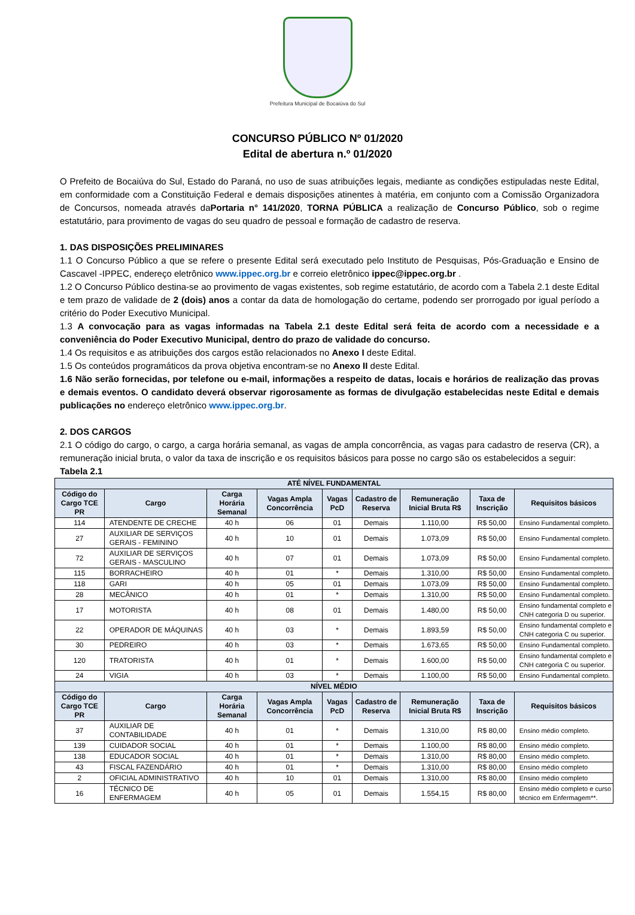Prefeitura Municipal de Bocaiúva do Sul
CONCURSO PÚBLICO Nº 01/2020
Edital de abertura n.º 01/2020
O Prefeito de Bocaiúva do Sul, Estado do Paraná, no uso de suas atribuições legais, mediante as condições estipuladas neste Edital, em conformidade com a Constituição Federal e demais disposições atinentes à matéria, em conjunto com a Comissão Organizadora de Concursos, nomeada através daPortaria n° 141/2020, TORNA PÚBLICA a realização de Concurso Público, sob o regime estatutário, para provimento de vagas do seu quadro de pessoal e formação de cadastro de reserva.
1. DAS DISPOSIÇÕES PRELIMINARES
1.1 O Concurso Público a que se refere o presente Edital será executado pelo Instituto de Pesquisas, Pós-Graduação e Ensino de Cascavel -IPPEC, endereço eletrônico www.ippec.org.br e correio eletrônico ippec@ippec.org.br .
1.2 O Concurso Público destina-se ao provimento de vagas existentes, sob regime estatutário, de acordo com a Tabela 2.1 deste Edital e tem prazo de validade de 2 (dois) anos a contar da data de homologação do certame, podendo ser prorrogado por igual período a critério do Poder Executivo Municipal.
1.3 A convocação para as vagas informadas na Tabela 2.1 deste Edital será feita de acordo com a necessidade e a conveniência do Poder Executivo Municipal, dentro do prazo de validade do concurso.
1.4 Os requisitos e as atribuições dos cargos estão relacionados no Anexo I deste Edital.
1.5 Os conteúdos programáticos da prova objetiva encontram-se no Anexo II deste Edital.
1.6 Não serão fornecidas, por telefone ou e-mail, informações a respeito de datas, locais e horários de realização das provas e demais eventos. O candidato deverá observar rigorosamente as formas de divulgação estabelecidas neste Edital e demais publicações no endereço eletrônico www.ippec.org.br.
2. DOS CARGOS
2.1 O código do cargo, o cargo, a carga horária semanal, as vagas de ampla concorrência, as vagas para cadastro de reserva (CR), a remuneração inicial bruta, o valor da taxa de inscrição e os requisitos básicos para posse no cargo são os estabelecidos a seguir:
Tabela 2.1
| ATÉ NÍVEL FUNDAMENTAL | | | | | | | | |
| --- | --- | --- | --- | --- | --- | --- | --- | --- |
| Código do Cargo TCE PR | Cargo | Carga Horária Semanal | Vagas Ampla Concorrência | Vagas PcD | Cadastro de Reserva | Remuneração Inicial Bruta R$ | Taxa de Inscrição | Requisitos básicos |
| 114 | ATENDENTE DE CRECHE | 40 h | 06 | 01 | Demais | 1.110,00 | R$ 50,00 | Ensino Fundamental completo. |
| 27 | AUXILIAR DE SERVIÇOS GERAIS - FEMININO | 40 h | 10 | 01 | Demais | 1.073,09 | R$ 50,00 | Ensino Fundamental completo. |
| 72 | AUXILIAR DE SERVIÇOS GERAIS - MASCULINO | 40 h | 07 | 01 | Demais | 1.073,09 | R$ 50,00 | Ensino Fundamental completo. |
| 115 | BORRACHEIRO | 40 h | 01 | * | Demais | 1.310,00 | R$ 50,00 | Ensino Fundamental completo. |
| 118 | GARI | 40 h | 05 | 01 | Demais | 1.073,09 | R$ 50,00 | Ensino Fundamental completo. |
| 28 | MECÂNICO | 40 h | 01 | * | Demais | 1.310,00 | R$ 50,00 | Ensino Fundamental completo. |
| 17 | MOTORISTA | 40 h | 08 | 01 | Demais | 1.480,00 | R$ 50,00 | Ensino fundamental completo e CNH categoria D ou superior. |
| 22 | OPERADOR DE MÁQUINAS | 40 h | 03 | * | Demais | 1.893,59 | R$ 50,00 | Ensino fundamental completo e CNH categoria C ou superior. |
| 30 | PEDREIRO | 40 h | 03 | * | Demais | 1.673,65 | R$ 50,00 | Ensino Fundamental completo. |
| 120 | TRATORISTA | 40 h | 01 | * | Demais | 1.600,00 | R$ 50,00 | Ensino fundamental completo e CNH categoria C ou superior. |
| 24 | VIGIA | 40 h | 03 | * | Demais | 1.100,00 | R$ 50,00 | Ensino Fundamental completo. |
| NÍVEL MÉDIO | | | | | | | | |
| Código do Cargo TCE PR | Cargo | Carga Horária Semanal | Vagas Ampla Concorrência | Vagas PcD | Cadastro de Reserva | Remuneração Inicial Bruta R$ | Taxa de Inscrição | Requisitos básicos |
| 37 | AUXILIAR DE CONTABILIDADE | 40 h | 01 | * | Demais | 1.310,00 | R$ 80,00 | Ensino médio completo. |
| 139 | CUIDADOR SOCIAL | 40 h | 01 | * | Demais | 1.100,00 | R$ 80,00 | Ensino médio completo. |
| 138 | EDUCADOR SOCIAL | 40 h | 01 | * | Demais | 1.310,00 | R$ 80,00 | Ensino médio completo. |
| 43 | FISCAL FAZENDÁRIO | 40 h | 01 | * | Demais | 1.310,00 | R$ 80,00 | Ensino médio completo |
| 2 | OFICIAL ADMINISTRATIVO | 40 h | 10 | 01 | Demais | 1.310,00 | R$ 80,00 | Ensino médio completo |
| 16 | TÉCNICO DE ENFERMAGEM | 40 h | 05 | 01 | Demais | 1.554,15 | R$ 80,00 | Ensino médio completo e curso técnico em Enfermagem**. |